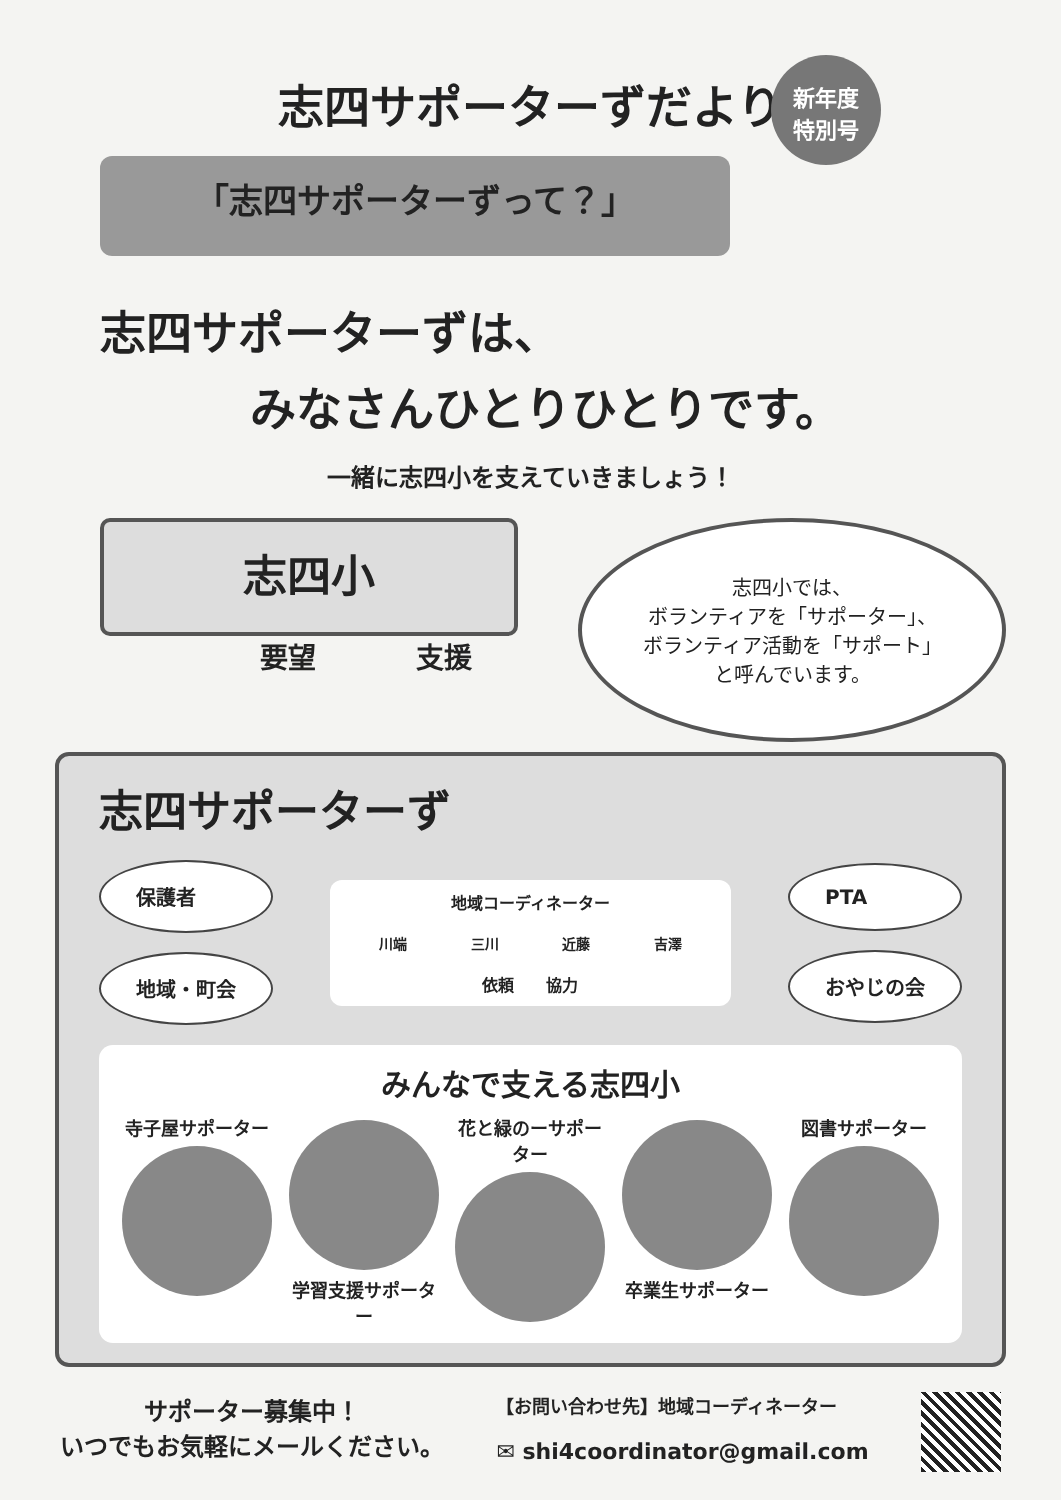新年度
特別号
志四サポーターずだより
「志四サポーターずって？」
志四サポーターずは、
みなさんひとりひとりです。
一緒に志四小を支えていきましょう！
志四小
要望 支援
志四小では、
ボランティアを「サポーター」、
ボランティア活動を「サポート」
と呼んでいます。
志四サポーターず
保護者
地域・町会
地域コーディネーター
川端 三川 近藤 吉澤
依頼　　協力
PTA
おやじの会
みんなで支える志四小
寺子屋サポーター 学習支援サポーター
花と緑のーサポーター
卒業生サポーター 図書サポーター
サポーター募集中！
いつでもお気軽にメールください。
【お問い合わせ先】地域コーディネーター
✉ shi4coordinator@gmail.com